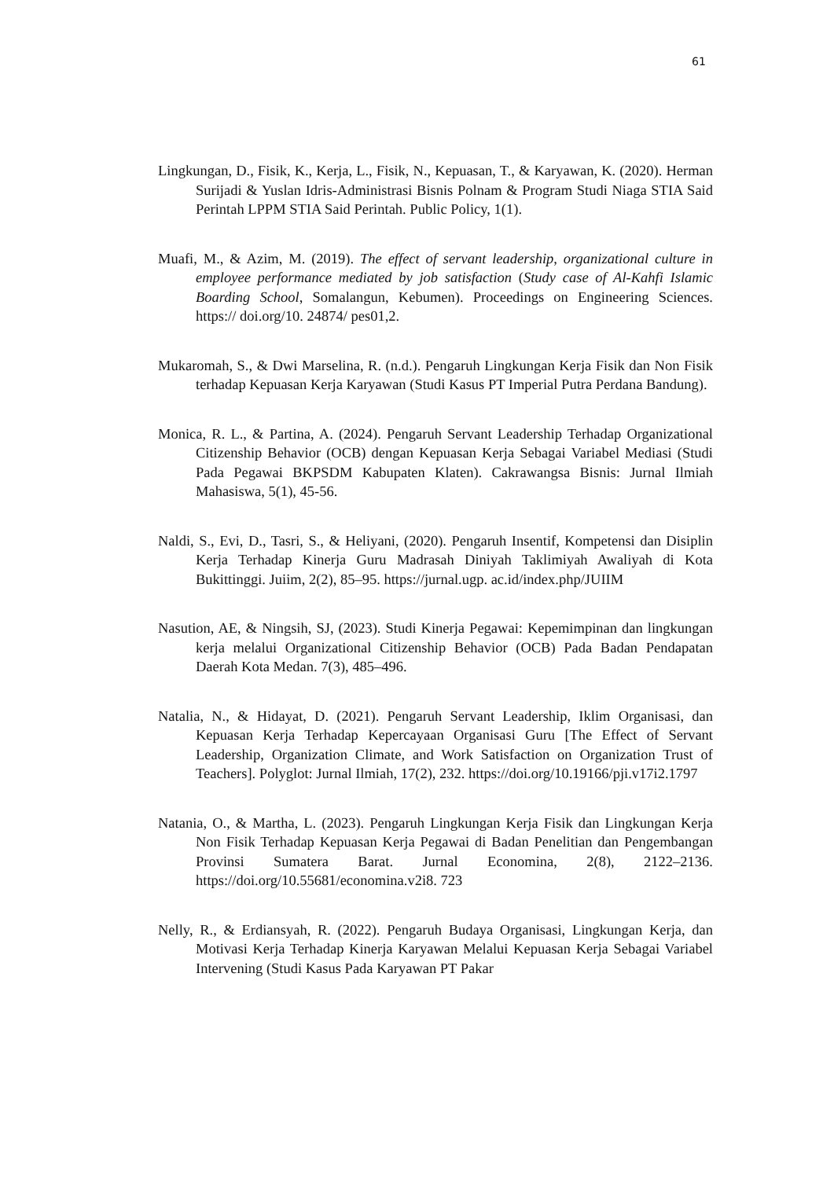61
Lingkungan, D., Fisik, K., Kerja, L., Fisik, N., Kepuasan, T., & Karyawan, K. (2020). Herman Surijadi & Yuslan Idris-Administrasi Bisnis Polnam & Program Studi Niaga STIA Said Perintah LPPM STIA Said Perintah. Public Policy, 1(1).
Muafi, M., & Azim, M. (2019). The effect of servant leadership, organizational culture in employee performance mediated by job satisfaction (Study case of Al-Kahfi Islamic Boarding School, Somalangun, Kebumen). Proceedings on Engineering Sciences. https:// doi.org/10. 24874/ pes01,2.
Mukaromah, S., & Dwi Marselina, R. (n.d.). Pengaruh Lingkungan Kerja Fisik dan Non Fisik terhadap Kepuasan Kerja Karyawan (Studi Kasus PT Imperial Putra Perdana Bandung).
Monica, R. L., & Partina, A. (2024). Pengaruh Servant Leadership Terhadap Organizational Citizenship Behavior (OCB) dengan Kepuasan Kerja Sebagai Variabel Mediasi (Studi Pada Pegawai BKPSDM Kabupaten Klaten). Cakrawangsa Bisnis: Jurnal Ilmiah Mahasiswa, 5(1), 45-56.
Naldi, S., Evi, D., Tasri, S., & Heliyani, (2020). Pengaruh Insentif, Kompetensi dan Disiplin Kerja Terhadap Kinerja Guru Madrasah Diniyah Taklimiyah Awaliyah di Kota Bukittinggi. Juiim, 2(2), 85–95. https://jurnal.ugp. ac.id/index.php/JUIIM
Nasution, AE, & Ningsih, SJ, (2023). Studi Kinerja Pegawai: Kepemimpinan dan lingkungan kerja melalui Organizational Citizenship Behavior (OCB) Pada Badan Pendapatan Daerah Kota Medan. 7(3), 485–496.
Natalia, N., & Hidayat, D. (2021). Pengaruh Servant Leadership, Iklim Organisasi, dan Kepuasan Kerja Terhadap Kepercayaan Organisasi Guru [The Effect of Servant Leadership, Organization Climate, and Work Satisfaction on Organization Trust of Teachers]. Polyglot: Jurnal Ilmiah, 17(2), 232. https://doi.org/10.19166/pji.v17i2.1797
Natania, O., & Martha, L. (2023). Pengaruh Lingkungan Kerja Fisik dan Lingkungan Kerja Non Fisik Terhadap Kepuasan Kerja Pegawai di Badan Penelitian dan Pengembangan Provinsi Sumatera Barat. Jurnal Economina, 2(8), 2122–2136. https://doi.org/10.55681/economina.v2i8. 723
Nelly, R., & Erdiansyah, R. (2022). Pengaruh Budaya Organisasi, Lingkungan Kerja, dan Motivasi Kerja Terhadap Kinerja Karyawan Melalui Kepuasan Kerja Sebagai Variabel Intervening (Studi Kasus Pada Karyawan PT Pakar